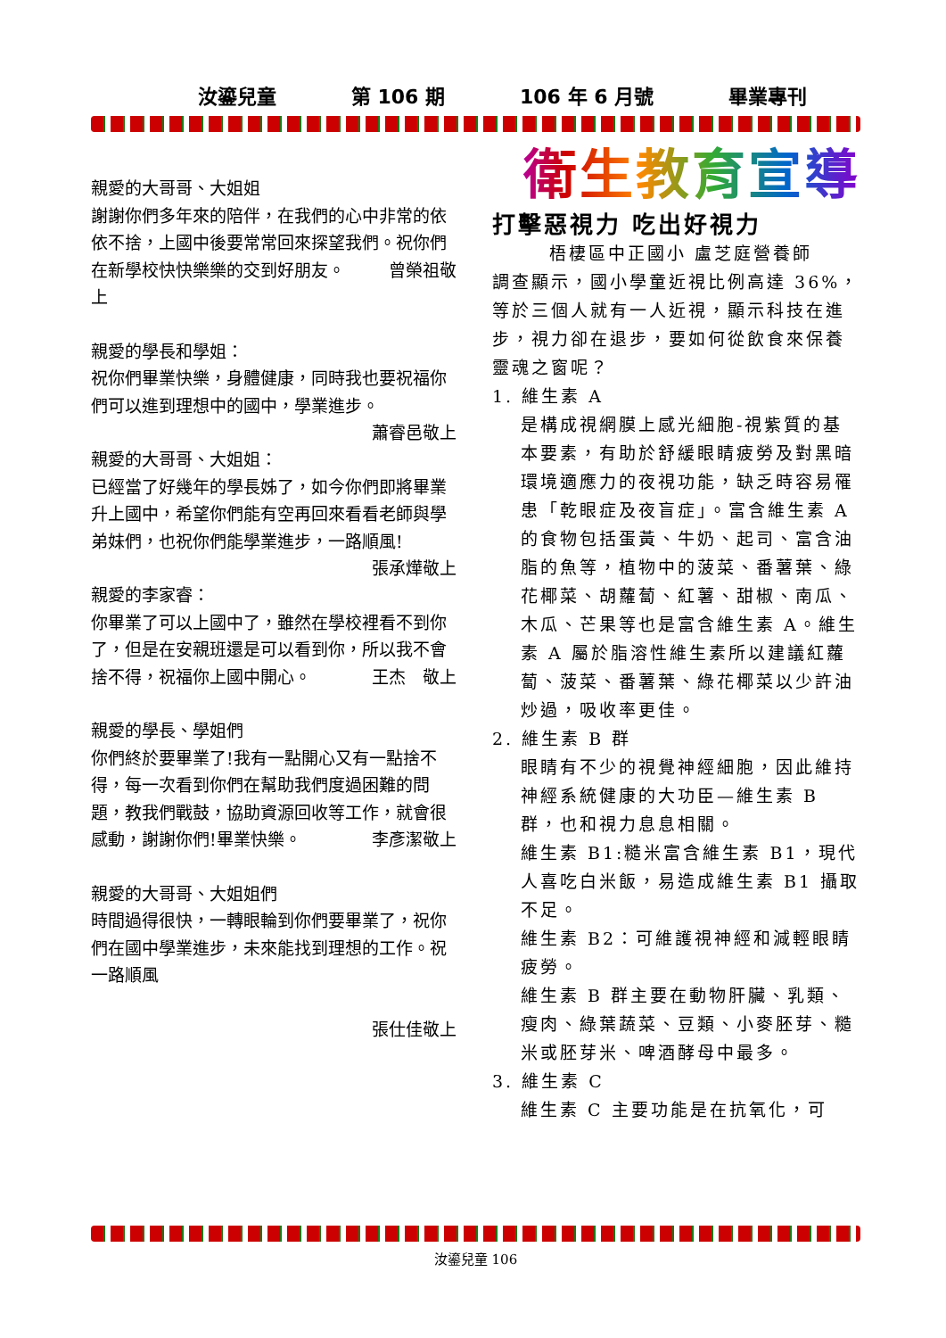汝鎏兒童 第 106 期 106 年 6 月號 畢業專刊
親愛的大哥哥、大姐姐
謝謝你們多年來的陪伴，在我們的心中非常的依依不捨，上國中後要常常回來探望我們。祝你們在新學校快快樂樂的交到好朋友。 曾榮祖敬
上
親愛的學長和學姐：
祝你們畢業快樂，身體健康，同時我也要祝福你們可以進到理想中的國中，學業進步。 蕭睿邑敬上
親愛的大哥哥、大姐姐：
已經當了好幾年的學長姊了，如今你們即將畢業升上國中，希望你們能有空再回來看看老師與學弟妹們，也祝你們能學業進步，一路順風! 張承燁敬上
親愛的李家睿：
你畢業了可以上國中了，雖然在學校裡看不到你了，但是在安親班還是可以看到你，所以我不會捨不得，祝福你上國中開心。 王杰　敬上
親愛的學長、學姐們
你們終於要畢業了!我有一點開心又有一點捨不得，每一次看到你們在幫助我們度過困難的問題，教我們戰鼓，協助資源回收等工作，就會很感動，謝謝你們!畢業快樂。 李彥潔敬上
親愛的大哥哥、大姐姐們
時間過得很快，一轉眼輪到你們要畢業了，祝你們在國中學業進步，未來能找到理想的工作。祝　一路順風
張仕佳敬上
衛生教育宣導
打擊惡視力 吃出好視力
梧棲區中正國小 盧芝庭營養師
調查顯示，國小學童近視比例高達 36%，等於三個人就有一人近視，顯示科技在進步，視力卻在退步，要如何從飲食來保養靈魂之窗呢？
1. 維生素 A
是構成視網膜上感光細胞-視紫質的基本要素，有助於舒緩眼睛疲勞及對黑暗環境適應力的夜視功能，缺乏時容易罹患「乾眼症及夜盲症」。富含維生素 A 的食物包括蛋黃、牛奶、起司、富含油脂的魚等，植物中的菠菜、番薯葉、綠花椰菜、胡蘿蔔、紅薯、甜椒、南瓜、木瓜、芒果等也是富含維生素 A。維生素 A 屬於脂溶性維生素所以建議紅蘿蔔、菠菜、番薯葉、綠花椰菜以少許油炒過，吸收率更佳。
2. 維生素 B 群
眼睛有不少的視覺神經細胞，因此維持神經系統健康的大功臣—維生素 B 群，也和視力息息相關。
維生素 B1:糙米富含維生素 B1，現代人喜吃白米飯，易造成維生素 B1 攝取不足。
維生素 B2：可維護視神經和減輕眼睛疲勞。
維生素 B 群主要在動物肝臟、乳類、瘦肉、綠葉蔬菜、豆類、小麥胚芽、糙米或胚芽米、啤酒酵母中最多。
3. 維生素 C
維生素 C 主要功能是在抗氧化，可
汝鎏兒童 106